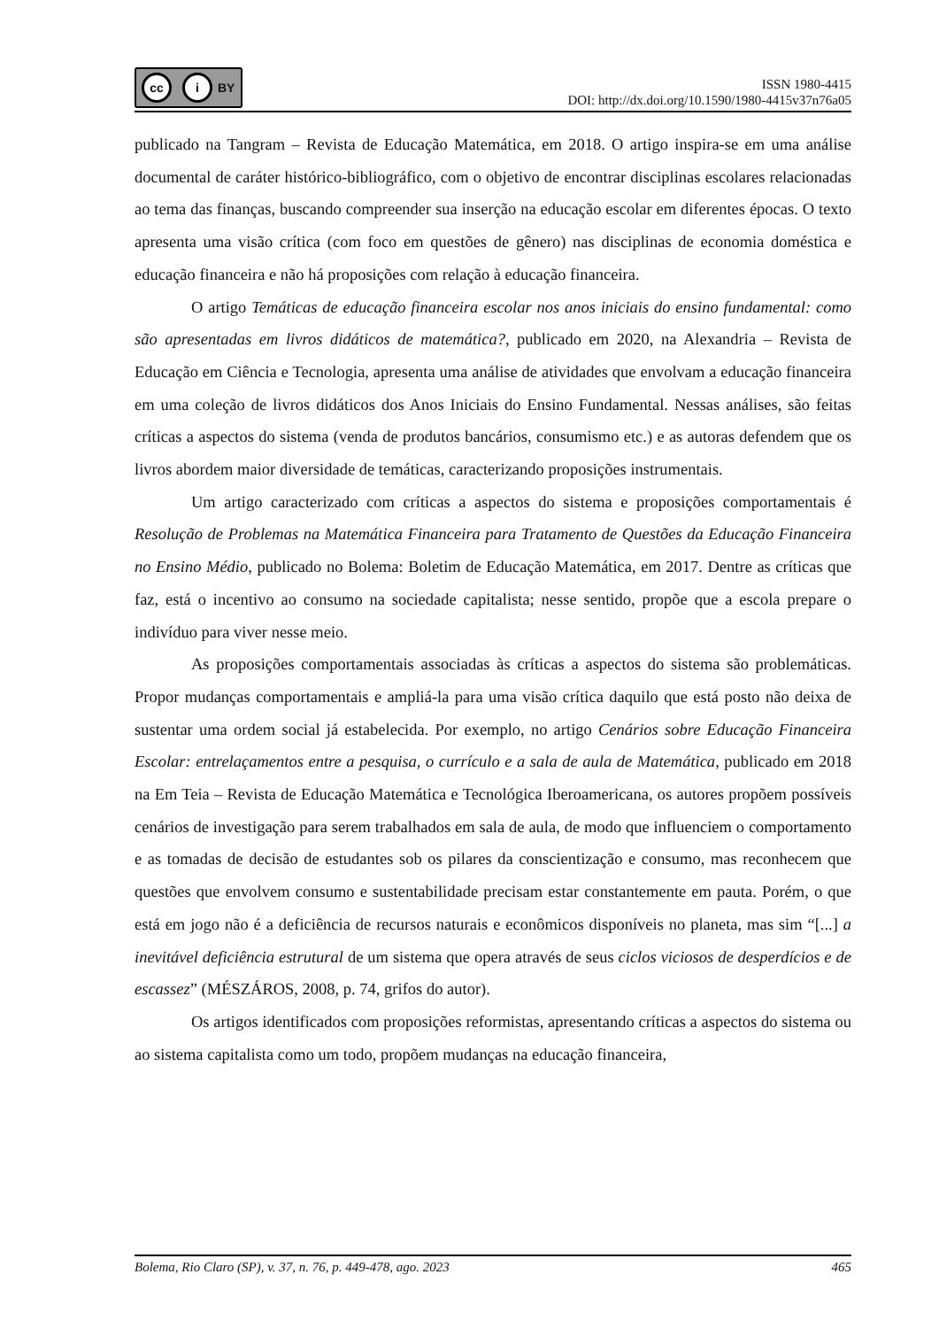cc i BY
ISSN 1980-4415
DOI: http://dx.doi.org/10.1590/1980-4415v37n76a05
publicado na Tangram – Revista de Educação Matemática, em 2018. O artigo inspira-se em uma análise documental de caráter histórico-bibliográfico, com o objetivo de encontrar disciplinas escolares relacionadas ao tema das finanças, buscando compreender sua inserção na educação escolar em diferentes épocas. O texto apresenta uma visão crítica (com foco em questões de gênero) nas disciplinas de economia doméstica e educação financeira e não há proposições com relação à educação financeira.
O artigo Temáticas de educação financeira escolar nos anos iniciais do ensino fundamental: como são apresentadas em livros didáticos de matemática?, publicado em 2020, na Alexandria – Revista de Educação em Ciência e Tecnologia, apresenta uma análise de atividades que envolvam a educação financeira em uma coleção de livros didáticos dos Anos Iniciais do Ensino Fundamental. Nessas análises, são feitas críticas a aspectos do sistema (venda de produtos bancários, consumismo etc.) e as autoras defendem que os livros abordem maior diversidade de temáticas, caracterizando proposições instrumentais.
Um artigo caracterizado com críticas a aspectos do sistema e proposições comportamentais é Resolução de Problemas na Matemática Financeira para Tratamento de Questões da Educação Financeira no Ensino Médio, publicado no Bolema: Boletim de Educação Matemática, em 2017. Dentre as críticas que faz, está o incentivo ao consumo na sociedade capitalista; nesse sentido, propõe que a escola prepare o indivíduo para viver nesse meio.
As proposições comportamentais associadas às críticas a aspectos do sistema são problemáticas. Propor mudanças comportamentais e ampliá-la para uma visão crítica daquilo que está posto não deixa de sustentar uma ordem social já estabelecida. Por exemplo, no artigo Cenários sobre Educação Financeira Escolar: entrelaçamentos entre a pesquisa, o currículo e a sala de aula de Matemática, publicado em 2018 na Em Teia – Revista de Educação Matemática e Tecnológica Iberoamericana, os autores propõem possíveis cenários de investigação para serem trabalhados em sala de aula, de modo que influenciem o comportamento e as tomadas de decisão de estudantes sob os pilares da conscientização e consumo, mas reconhecem que questões que envolvem consumo e sustentabilidade precisam estar constantemente em pauta. Porém, o que está em jogo não é a deficiência de recursos naturais e econômicos disponíveis no planeta, mas sim “[...] a inevitável deficiência estrutural de um sistema que opera através de seus ciclos viciosos de desperdícios e de escassez” (MÉSZÁROS, 2008, p. 74, grifos do autor).
Os artigos identificados com proposições reformistas, apresentando críticas a aspectos do sistema ou ao sistema capitalista como um todo, propõem mudanças na educação financeira,
Bolema, Rio Claro (SP), v. 37, n. 76, p. 449-478, ago. 2023 465